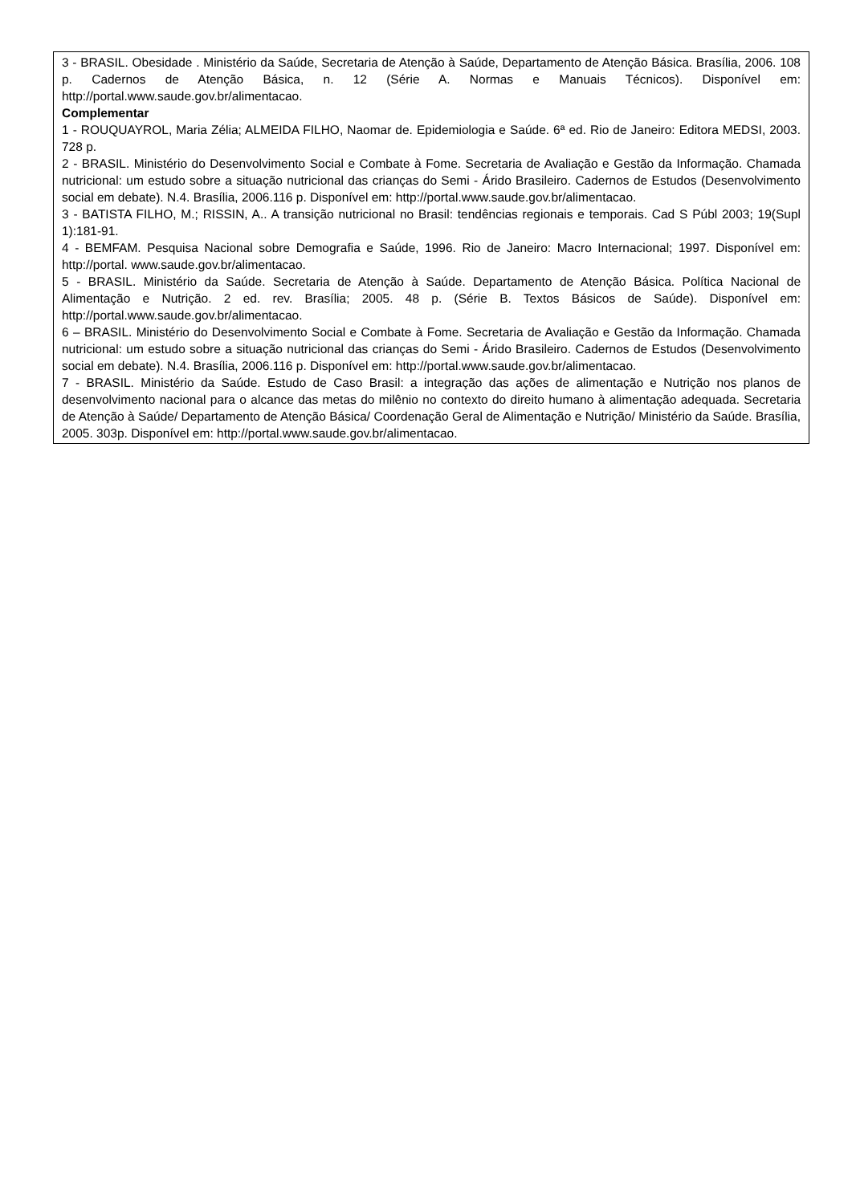| 3 - BRASIL. Obesidade . Ministério da Saúde, Secretaria de Atenção à Saúde, Departamento de Atenção Básica. Brasília, 2006. 108 p. Cadernos de Atenção Básica, n. 12 (Série A. Normas e Manuais Técnicos). Disponível em: http://portal.www.saude.gov.br/alimentacao. Complementar 1 - ROUQUAYROL, Maria Zélia; ALMEIDA FILHO, Naomar de. Epidemiologia e Saúde. 6ª ed. Rio de Janeiro: Editora MEDSI, 2003. 728 p. 2 - BRASIL. Ministério do Desenvolvimento Social e Combate à Fome. Secretaria de Avaliação e Gestão da Informação. Chamada nutricional: um estudo sobre a situação nutricional das crianças do Semi - Árido Brasileiro. Cadernos de Estudos (Desenvolvimento social em debate). N.4. Brasília, 2006.116 p. Disponível em: http://portal.www.saude.gov.br/alimentacao. 3 - BATISTA FILHO, M.; RISSIN, A.. A transição nutricional no Brasil: tendências regionais e temporais. Cad S Públ 2003; 19(Supl 1):181-91. 4 - BEMFAM. Pesquisa Nacional sobre Demografia e Saúde, 1996. Rio de Janeiro: Macro Internacional; 1997. Disponível em: http://portal. www.saude.gov.br/alimentacao. 5 - BRASIL. Ministério da Saúde. Secretaria de Atenção à Saúde. Departamento de Atenção Básica. Política Nacional de Alimentação e Nutrição. 2 ed. rev. Brasília; 2005. 48 p. (Série B. Textos Básicos de Saúde). Disponível em: http://portal.www.saude.gov.br/alimentacao. 6 – BRASIL. Ministério do Desenvolvimento Social e Combate à Fome. Secretaria de Avaliação e Gestão da Informação. Chamada nutricional: um estudo sobre a situação nutricional das crianças do Semi - Árido Brasileiro. Cadernos de Estudos (Desenvolvimento social em debate). N.4. Brasília, 2006.116 p. Disponível em: http://portal.www.saude.gov.br/alimentacao. 7 - BRASIL. Ministério da Saúde. Estudo de Caso Brasil: a integração das ações de alimentação e Nutrição nos planos de desenvolvimento nacional para o alcance das metas do milênio no contexto do direito humano à alimentação adequada. Secretaria de Atenção à Saúde/ Departamento de Atenção Básica/ Coordenação Geral de Alimentação e Nutrição/ Ministério da Saúde. Brasília, 2005. 303p. Disponível em: http://portal.www.saude.gov.br/alimentacao. |